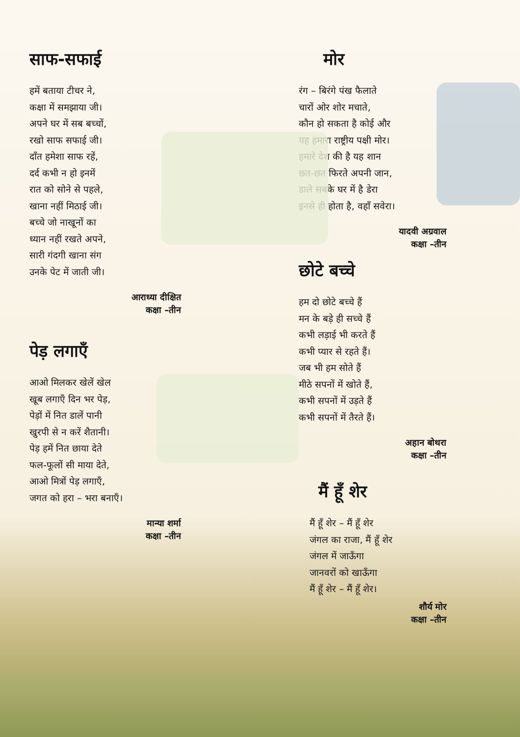साफ-सफाई
हमें बताया टीचर ने,
कक्षा में समझाया जी।
अपने घर में सब बच्चों,
रखो साफ सफाई जी।
दाँत हमेशा साफ रहें,
दर्द कभी न हो इनमें
रात को सोने से पहले,
खाना नहीं मिठाई जी।
बच्चे जो नाखूनों का
ध्यान नहीं रखते अपने,
सारी गंदगी खाना संग
उनके पेट में जाती जी।
आराध्या दीक्षित
कक्षा –तीन
पेड़ लगाएँ
आओ मिलकर खेलें खेल
खूब लगाएँ दिन भर पेड़,
पेड़ों में नित डालें पानी
खुरपी से न करें शैतानी।
पेड़ हमें नित छाया देते
फल-फूलों सी माया देते,
आओ मित्रों पेड़ लगाएँ,
जगत को हरा – भरा बनाएँ।
मान्या शर्मा
कक्षा –तीन
मोर
रंग – बिरंगे पंख फैलाते
चारों ओर शोर मचाते,
कौन हो सकता है कोई और
यह हमारा राष्ट्रीय पक्षी मोर।
हमारे देश की है यह शान
छत-छत फिरते अपनी जान,
डाले सबके घर में है डेरा
इनसे ही होता है, वहाँ सवेरा।
यादवी अग्रवाल
कक्षा –तीन
छोटे बच्चे
हम दो छोटे बच्चे हैं
मन के बड़े ही सच्चे हैं
कभी लड़ाई भी करते हैं
कभी प्यार से रहते हैं।
जब भी हम सोते हैं
मीठे सपनों में खोते हैं,
कभी सपनों में उड़ते हैं
कभी सपनों में तैरते हैं।
अहान बोथरा
कक्षा –तीन
मैं हूँ शेर
मैं हूँ शेर – मैं हूँ शेर
जंगल का राजा, मैं हूँ शेर
जंगल में जाऊँगा
जानवरों को खाऊँगा
मैं हूँ शेर – मैं हूँ शेर।
शौर्य मोर
कक्षा –तीन